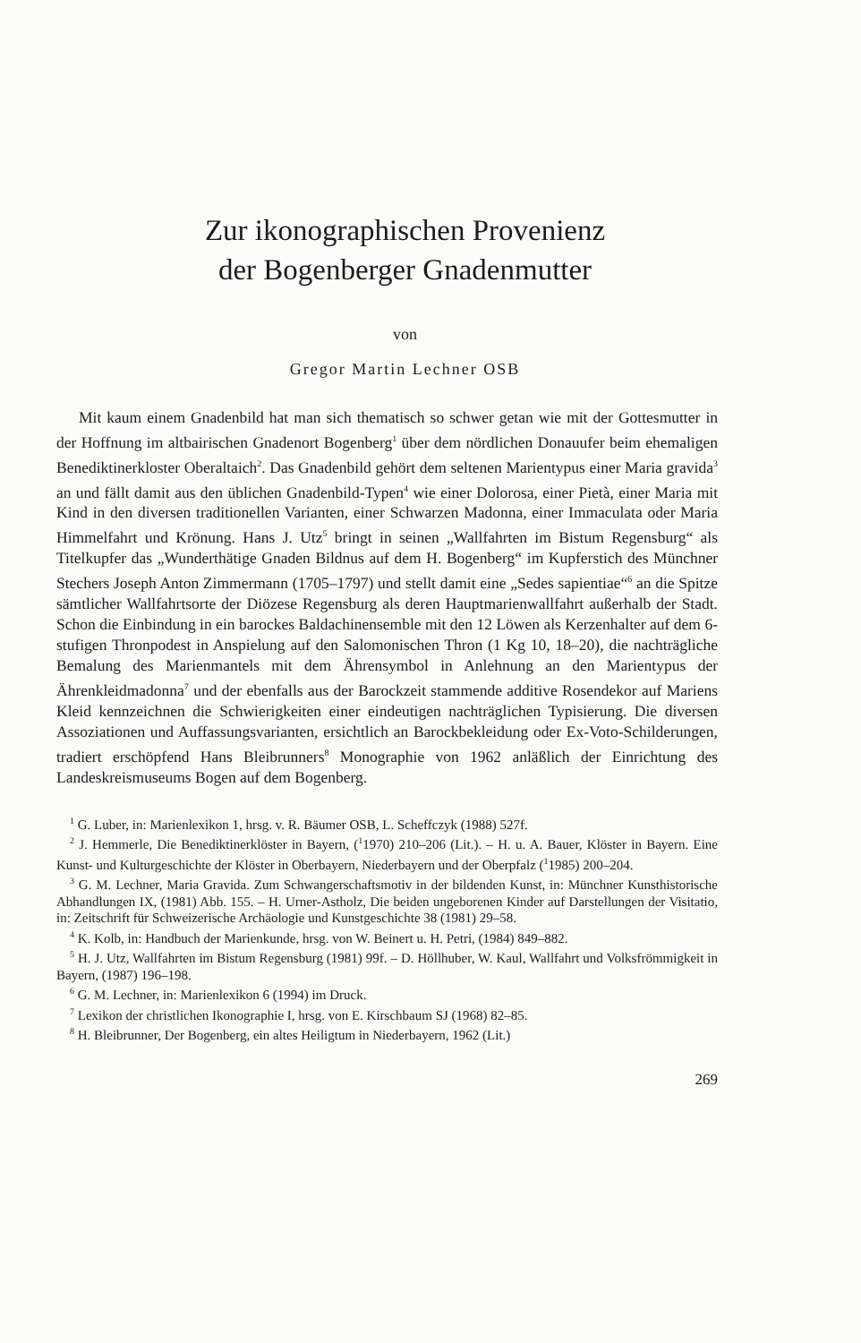Zur ikonographischen Provenienz
der Bogenberger Gnadenmutter
von
Gregor Martin Lechner OSB
Mit kaum einem Gnadenbild hat man sich thematisch so schwer getan wie mit der Gottesmutter in der Hoffnung im altbairischen Gnadenort Bogenberg<sup>1</sup> über dem nördlichen Donauufer beim ehemaligen Benediktinerkloster Oberaltaich<sup>2</sup>. Das Gnadenbild gehört dem seltenen Marientypus einer Maria gravida<sup>3</sup> an und fällt damit aus den üblichen Gnadenbild-Typen<sup>4</sup> wie einer Dolorosa, einer Pietà, einer Maria mit Kind in den diversen traditionellen Varianten, einer Schwarzen Madonna, einer Immaculata oder Maria Himmelfahrt und Krönung. Hans J. Utz<sup>5</sup> bringt in seinen „Wallfahrten im Bistum Regensburg“ als Titelkupfer das „Wunderthätige Gnaden Bildnus auf dem H. Bogenberg“ im Kupferstich des Münchner Stechers Joseph Anton Zimmermann (1705–1797) und stellt damit eine „Sedes sapientiae“<sup>6</sup> an die Spitze sämtlicher Wallfahrtsorte der Diözese Regensburg als deren Hauptmarienwallfahrt außerhalb der Stadt. Schon die Einbindung in ein barockes Baldachinensemble mit den 12 Löwen als Kerzenhalter auf dem 6-stufigen Thronpodest in Anspielung auf den Salomonischen Thron (1 Kg 10, 18–20), die nachträgliche Bemalung des Marienmantels mit dem Ährensymbol in Anlehnung an den Marientypus der Ährenkleidmadonna<sup>7</sup> und der ebenfalls aus der Barockzeit stammende additive Rosendekor auf Mariens Kleid kennzeichnen die Schwierigkeiten einer eindeutigen nachträglichen Typisierung. Die diversen Assoziationen und Auffassungsvarianten, ersichtlich an Barockbekleidung oder Ex-Voto-Schilderungen, tradiert erschöpfend Hans Bleibrunners<sup>8</sup> Monographie von 1962 anläßlich der Einrichtung des Landeskreismuseums Bogen auf dem Bogenberg.
<sup>1</sup> G. Luber, in: Marienlexikon 1, hrsg. v. R. Bäumer OSB, L. Scheffczyk (1988) 527f.
<sup>2</sup> J. Hemmerle, Die Benediktinerklöster in Bayern, (<sup>1</sup>1970) 210–206 (Lit.). – H. u. A. Bauer, Klöster in Bayern. Eine Kunst- und Kulturgeschichte der Klöster in Oberbayern, Niederbayern und der Oberpfalz (<sup>1</sup>1985) 200–204.
<sup>3</sup> G. M. Lechner, Maria Gravida. Zum Schwangerschaftsmotiv in der bildenden Kunst, in: Münchner Kunsthistorische Abhandlungen IX, (1981) Abb. 155. – H. Urner-Astholz, Die beiden ungeborenen Kinder auf Darstellungen der Visitatio, in: Zeitschrift für Schweizerische Archäologie und Kunstgeschichte 38 (1981) 29–58.
<sup>4</sup> K. Kolb, in: Handbuch der Marienkunde, hrsg. von W. Beinert u. H. Petri, (1984) 849–882.
<sup>5</sup> H. J. Utz, Wallfahrten im Bistum Regensburg (1981) 99f. – D. Höllhuber, W. Kaul, Wallfahrt und Volksfrömmigkeit in Bayern, (1987) 196–198.
<sup>6</sup> G. M. Lechner, in: Marienlexikon 6 (1994) im Druck.
<sup>7</sup> Lexikon der christlichen Ikonographie I, hrsg. von E. Kirschbaum SJ (1968) 82–85.
<sup>8</sup> H. Bleibrunner, Der Bogenberg, ein altes Heiligtum in Niederbayern, 1962 (Lit.)
269